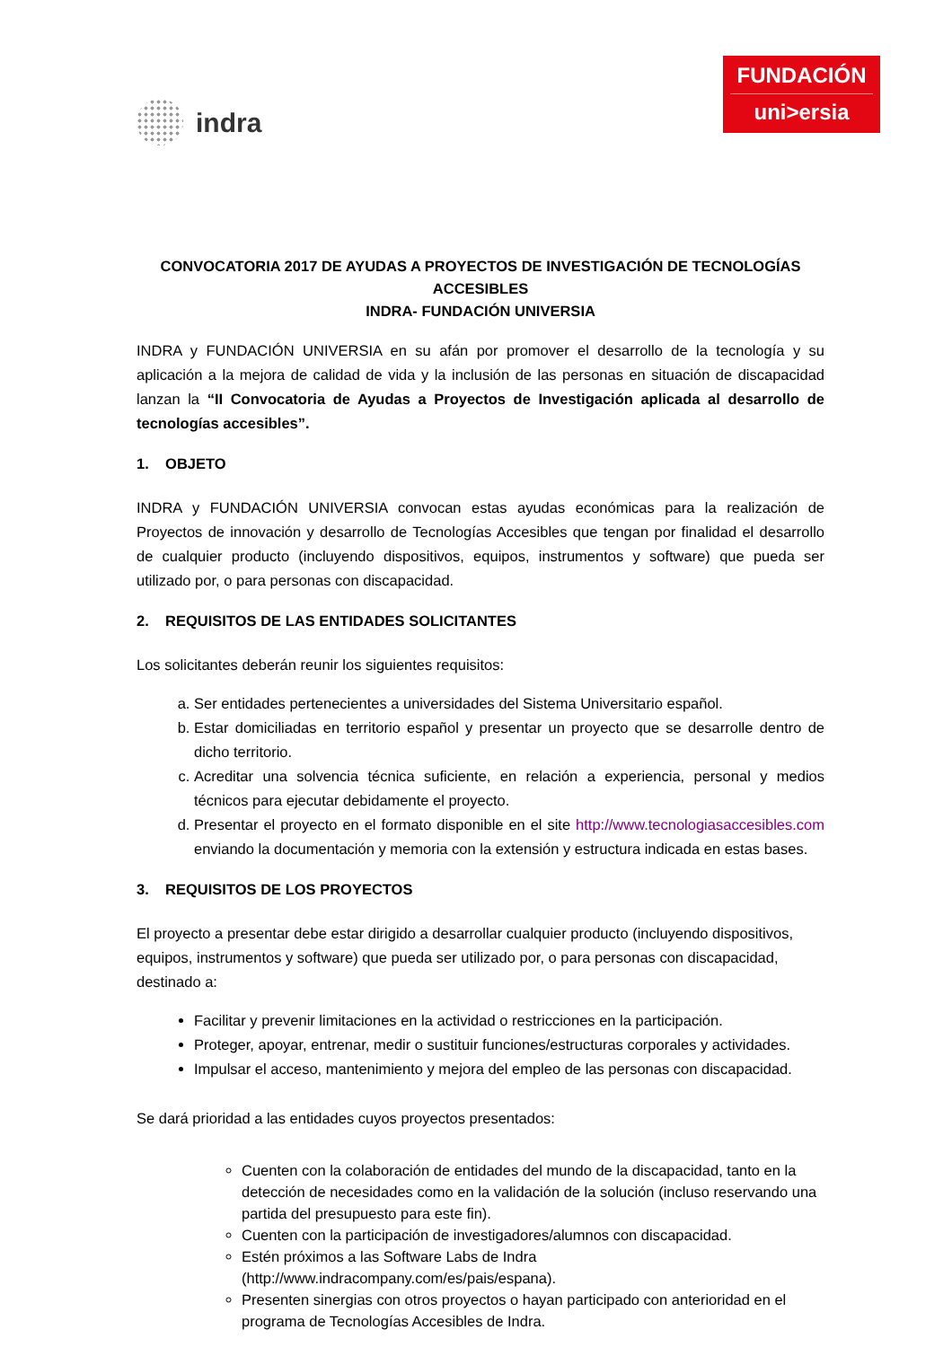indra
FUNDACIÓN
uni>ersia
CONVOCATORIA 2017 DE AYUDAS A PROYECTOS DE INVESTIGACIÓN DE TECNOLOGÍAS ACCESIBLES
INDRA- FUNDACIÓN UNIVERSIA
INDRA y FUNDACIÓN UNIVERSIA en su afán por promover el desarrollo de la tecnología y su aplicación a la mejora de calidad de vida y la inclusión de las personas en situación de discapacidad lanzan la “II Convocatoria de Ayudas a Proyectos de Investigación aplicada al desarrollo de tecnologías accesibles”.
1. OBJETO
INDRA y FUNDACIÓN UNIVERSIA convocan estas ayudas económicas para la realización de Proyectos de innovación y desarrollo de Tecnologías Accesibles que tengan por finalidad el desarrollo de cualquier producto (incluyendo dispositivos, equipos, instrumentos y software) que pueda ser utilizado por, o para personas con discapacidad.
2. REQUISITOS DE LAS ENTIDADES SOLICITANTES
Los solicitantes deberán reunir los siguientes requisitos:
a. Ser entidades pertenecientes a universidades del Sistema Universitario español.
b. Estar domiciliadas en territorio español y presentar un proyecto que se desarrolle dentro de dicho territorio.
c. Acreditar una solvencia técnica suficiente, en relación a experiencia, personal y medios técnicos para ejecutar debidamente el proyecto.
d. Presentar el proyecto en el formato disponible en el site http://www.tecnologiasaccesibles.com enviando la documentación y memoria con la extensión y estructura indicada en estas bases.
3. REQUISITOS DE LOS PROYECTOS
El proyecto a presentar debe estar dirigido a desarrollar cualquier producto (incluyendo dispositivos, equipos, instrumentos y software) que pueda ser utilizado por, o para personas con discapacidad, destinado a:
Facilitar y prevenir limitaciones en la actividad o restricciones en la participación.
Proteger, apoyar, entrenar, medir o sustituir funciones/estructuras corporales y actividades.
Impulsar el acceso, mantenimiento y mejora del empleo de las personas con discapacidad.
Se dará prioridad a las entidades cuyos proyectos presentados:
Cuenten con la colaboración de entidades del mundo de la discapacidad, tanto en la detección de necesidades como en la validación de la solución (incluso reservando una partida del presupuesto para este fin).
Cuenten con la participación de investigadores/alumnos con discapacidad.
Estén próximos a las Software Labs de Indra (http://www.indracompany.com/es/pais/espana).
Presenten sinergias con otros proyectos o hayan participado con anterioridad en el programa de Tecnologías Accesibles de Indra.